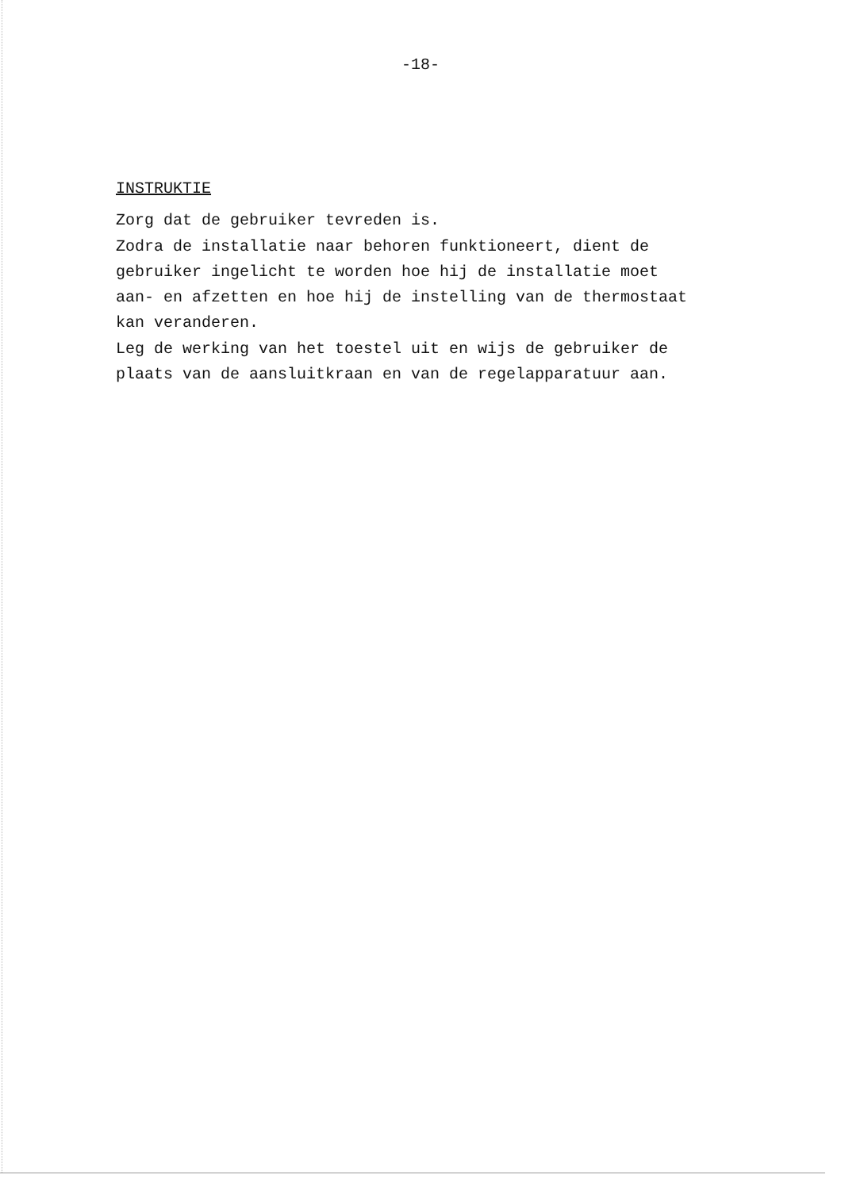-18-
INSTRUKTIE
Zorg dat de gebruiker tevreden is.
Zodra de installatie naar behoren funktioneert, dient de
gebruiker ingelicht te worden hoe hij de installatie moet
aan- en afzetten en hoe hij de instelling van de thermostaat
kan veranderen.
Leg de werking van het toestel uit en wijs de gebruiker de
plaats van de aansluitkraan en van de regelapparatuur aan.